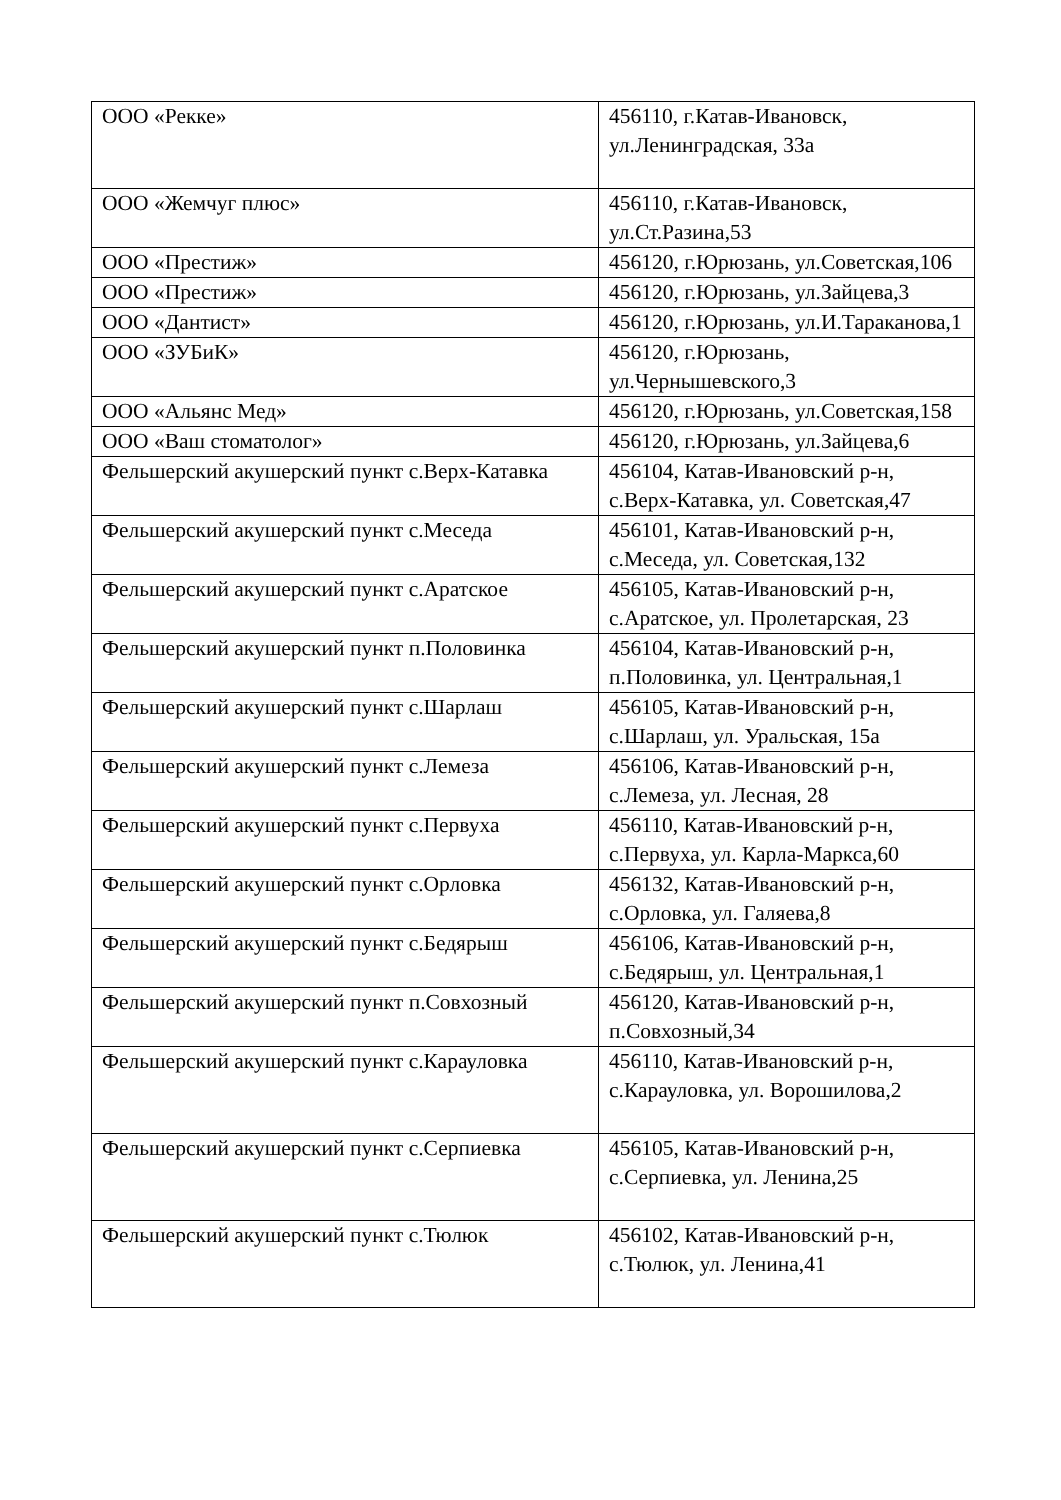| ООО «Рекке» | 456110, г.Катав-Ивановск, ул.Ленинградская, 33а |
| ООО «Жемчуг плюс» | 456110, г.Катав-Ивановск, ул.Ст.Разина,53 |
| ООО «Престиж» | 456120, г.Юрюзань, ул.Советская,106 |
| ООО «Престиж» | 456120, г.Юрюзань, ул.Зайцева,3 |
| ООО «Дантист» | 456120, г.Юрюзань, ул.И.Тараканова,1 |
| ООО «ЗУБиК» | 456120, г.Юрюзань, ул.Чернышевского,3 |
| ООО «Альянс Мед» | 456120, г.Юрюзань, ул.Советская,158 |
| ООО «Ваш стоматолог» | 456120, г.Юрюзань, ул.Зайцева,6 |
| Фельшерский акушерский пункт с.Верх-Катавка | 456104, Катав-Ивановский р-н, с.Верх-Катавка, ул. Советская,47 |
| Фельшерский акушерский пункт с.Меседа | 456101, Катав-Ивановский р-н, с.Меседа, ул. Советская,132 |
| Фельшерский акушерский пункт с.Аратское | 456105, Катав-Ивановский р-н, с.Аратское, ул. Пролетарская, 23 |
| Фельшерский акушерский пункт п.Половинка | 456104, Катав-Ивановский р-н, п.Половинка, ул. Центральная,1 |
| Фельшерский акушерский пункт с.Шарлаш | 456105, Катав-Ивановский р-н, с.Шарлаш, ул. Уральская, 15а |
| Фельшерский акушерский пункт с.Лемеза | 456106, Катав-Ивановский р-н, с.Лемеза, ул. Лесная, 28 |
| Фельшерский акушерский пункт с.Первуха | 456110, Катав-Ивановский р-н, с.Первуха, ул. Карла-Маркса,60 |
| Фельшерский акушерский пункт с.Орловка | 456132, Катав-Ивановский р-н, с.Орловка, ул. Галяева,8 |
| Фельшерский акушерский пункт с.Бедярыш | 456106, Катав-Ивановский р-н, с.Бедярыш, ул. Центральная,1 |
| Фельшерский акушерский пункт п.Совхозный | 456120, Катав-Ивановский р-н, п.Совхозный,34 |
| Фельшерский акушерский пункт с.Карауловка | 456110, Катав-Ивановский р-н, с.Карауловка, ул. Ворошилова,2 |
| Фельшерский акушерский пункт с.Серпиевка | 456105, Катав-Ивановский р-н, с.Серпиевка, ул. Ленина,25 |
| Фельшерский акушерский пункт с.Тюлюк | 456102, Катав-Ивановский р-н, с.Тюлюк, ул. Ленина,41 |